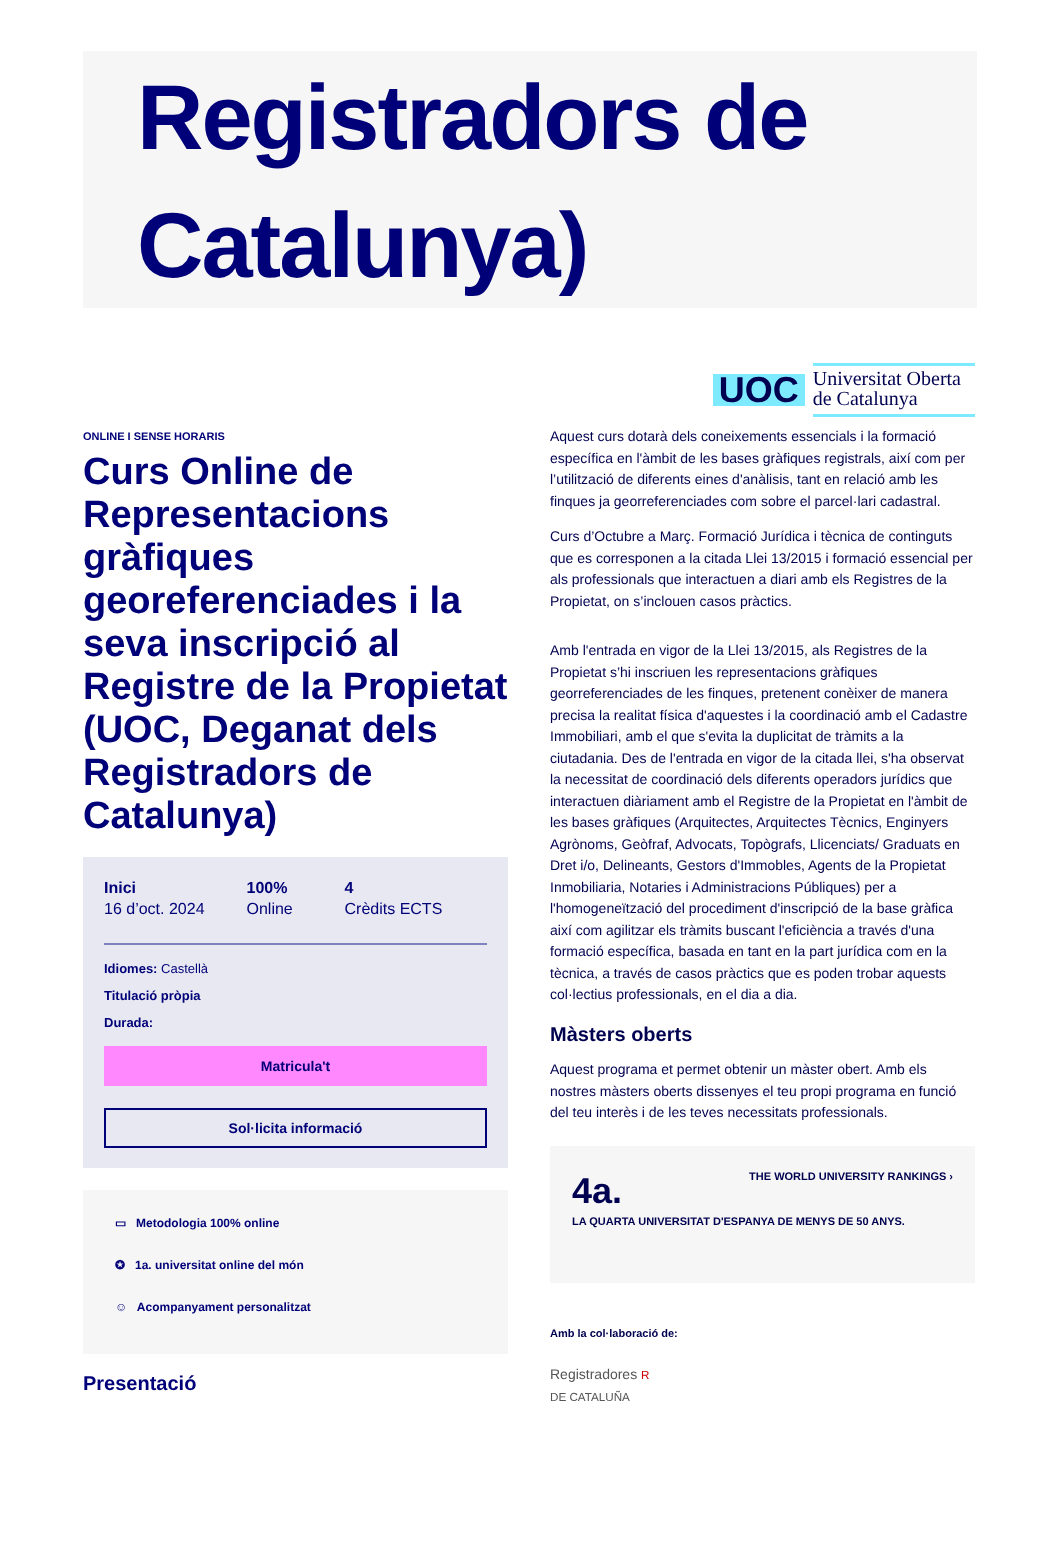Registradors de Catalunya)
ONLINE I SENSE HORARIS
Curs Online de Representacions gràfiques georeferenciades i la seva inscripció al Registre de la Propietat (UOC, Deganat dels Registradors de Catalunya)
Inici
16 d’oct. 2024
100%
Online
4
Crèdits ECTS
Idiomes: Castellà
Titulació pròpia
Durada:
Matricula't
Sol·licita informació
▭ Metodologia 100% online
✪ 1a. universitat online del món
☺ Acompanyament personalitzat
Presentació
UOC Universitat Oberta
de Catalunya
Aquest curs dotarà dels coneixements essencials i la formació específica en l'àmbit de les bases gràfiques registrals, així com per l’utilització de diferents eines d'anàlisis, tant en relació amb les finques ja georreferenciades com sobre el parcel·lari cadastral.
Curs d’Octubre a Març. Formació Jurídica i tècnica de continguts que es corresponen a la citada Llei 13/2015 i formació essencial per als professionals que interactuen a diari amb els Registres de la Propietat, on s’inclouen casos pràctics.
Amb l'entrada en vigor de la Llei 13/2015, als Registres de la Propietat s’hi inscriuen les representacions gràfiques georreferenciades de les finques, pretenent conèixer de manera precisa la realitat física d'aquestes i la coordinació amb el Cadastre Immobiliari, amb el que s'evita la duplicitat de tràmits a la ciutadania. Des de l'entrada en vigor de la citada llei, s'ha observat la necessitat de coordinació dels diferents operadors jurídics que interactuen diàriament amb el Registre de la Propietat en l'àmbit de les bases gràfiques (Arquitectes, Arquitectes Tècnics, Enginyers Agrònoms, Geòfraf, Advocats, Topògrafs, Llicenciats/ Graduats en Dret i/o, Delineants, Gestors d'Immobles, Agents de la Propietat Inmobiliaria, Notaries i Administracions Públiques) per a l'homogeneïtzació del procediment d'inscripció de la base gràfica així com agilitzar els tràmits buscant l'eficiència a través d'una formació específica, basada en tant en la part jurídica com en la tècnica, a través de casos pràctics que es poden trobar aquests col·lectius professionals, en el dia a dia.
Màsters oberts
Aquest programa et permet obtenir un màster obert. Amb els nostres màsters oberts dissenyes el teu propi programa en funció del teu interès i de les teves necessitats professionals.
4a. THE WORLD UNIVERSITY RANKINGS ›
LA QUARTA UNIVERSITAT D'ESPANYA DE MENYS DE 50 ANYS.
Amb la col·laboració de:
Registradores R
DE CATALUÑA